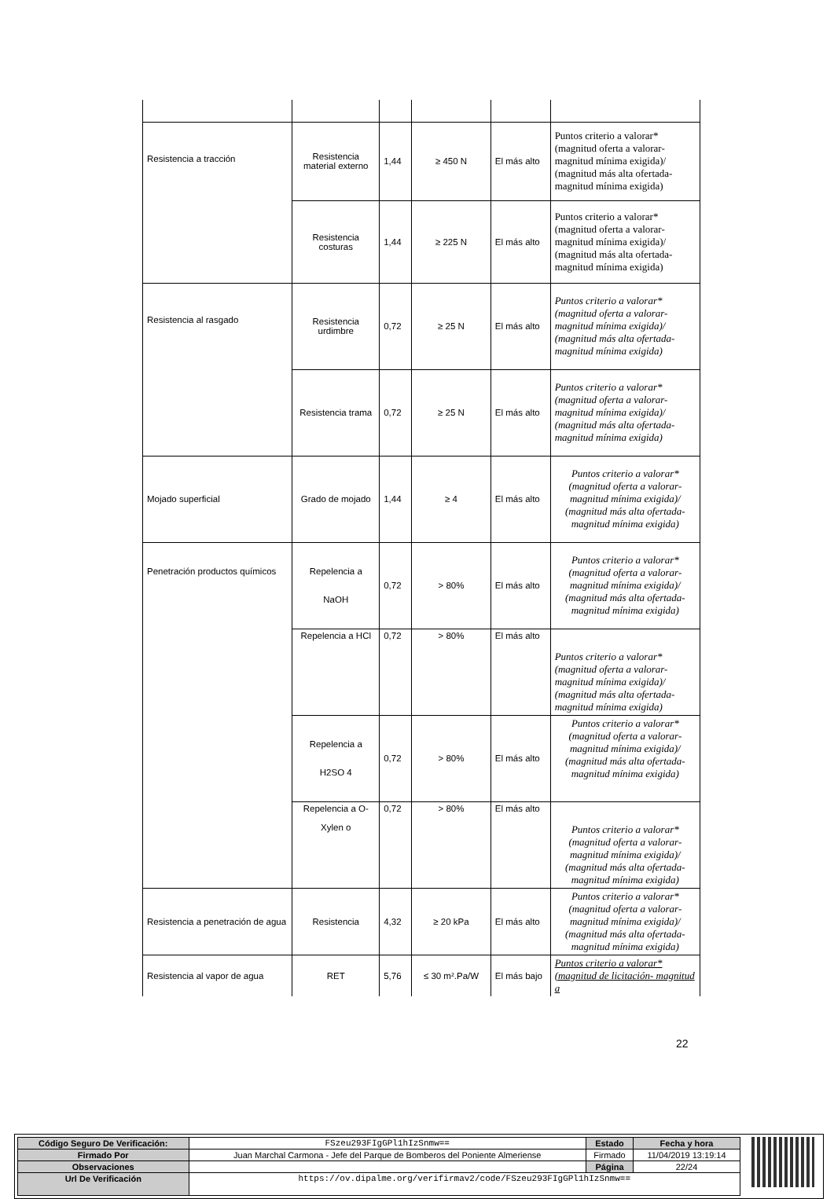| Resistencia a tracción | Resistencia material externo | 1,44 | ≥ 450 N | El más alto | Puntos criterio a valorar* (magnitud oferta a valorar- magnitud mínima exigida)/ (magnitud más alta ofertada- magnitud mínima exigida) |
| | Resistencia costuras | 1,44 | ≥ 225 N | El más alto | Puntos criterio a valorar* (magnitud oferta a valorar- magnitud mínima exigida)/ (magnitud más alta ofertada- magnitud mínima exigida) |
| Resistencia al rasgado | Resistencia urdimbre | 0,72 | ≥ 25 N | El más alto | Puntos criterio a valorar* (magnitud oferta a valorar- magnitud mínima exigida)/ (magnitud más alta ofertada- magnitud mínima exigida) |
| | Resistencia trama | 0,72 | ≥ 25 N | El más alto | Puntos criterio a valorar* (magnitud oferta a valorar- magnitud mínima exigida)/ (magnitud más alta ofertada- magnitud mínima exigida) |
| Mojado superficial | Grado de mojado | 1,44 | ≥ 4 | El más alto | Puntos criterio a valorar* (magnitud oferta a valorar- magnitud mínima exigida)/ (magnitud más alta ofertada- magnitud mínima exigida) |
| Penetración productos químicos | Repelencia a NaOH | 0,72 | > 80% | El más alto | Puntos criterio a valorar* (magnitud oferta a valorar- magnitud mínima exigida)/ (magnitud más alta ofertada- magnitud mínima exigida) |
| | Repelencia a HCl | 0,72 | > 80% | El más alto | Puntos criterio a valorar* (magnitud oferta a valorar- magnitud mínima exigida)/ (magnitud más alta ofertada- magnitud mínima exigida) |
| | Repelencia a H2SO 4 | 0,72 | > 80% | El más alto | Puntos criterio a valorar* (magnitud oferta a valorar- magnitud mínima exigida)/ (magnitud más alta ofertada- magnitud mínima exigida) |
| | Repelencia a O- Xylen o | 0,72 | > 80% | El más alto | Puntos criterio a valorar* (magnitud oferta a valorar- magnitud mínima exigida)/ (magnitud más alta ofertada- magnitud mínima exigida) |
| Resistencia a penetración de agua | Resistencia | 4,32 | ≥ 20 kPa | El más alto | Puntos criterio a valorar* (magnitud oferta a valorar- magnitud mínima exigida)/ (magnitud más alta ofertada- magnitud mínima exigida) |
| Resistencia al vapor de agua | RET | 5,76 | ≤ 30 m².Pa/W | El más bajo | Puntos criterio a valorar*(magnitud de licitación- magnitud a |
22
| Código Seguro De Verificación: | FSzeu293FIgGPl1hIzSnmw== | Estado | Fecha y hora |
| Firmado Por | Juan Marchal Carmona - Jefe del Parque de Bomberos del Poniente Almeriense | Firmado | 11/04/2019 13:19:14 |
| Observaciones | | Página | 22/24 |
| Url De Verificación | https://ov.dipalme.org/verifirmav2/code/FSzeu293FIgGPl1hIzSnmw== | | |